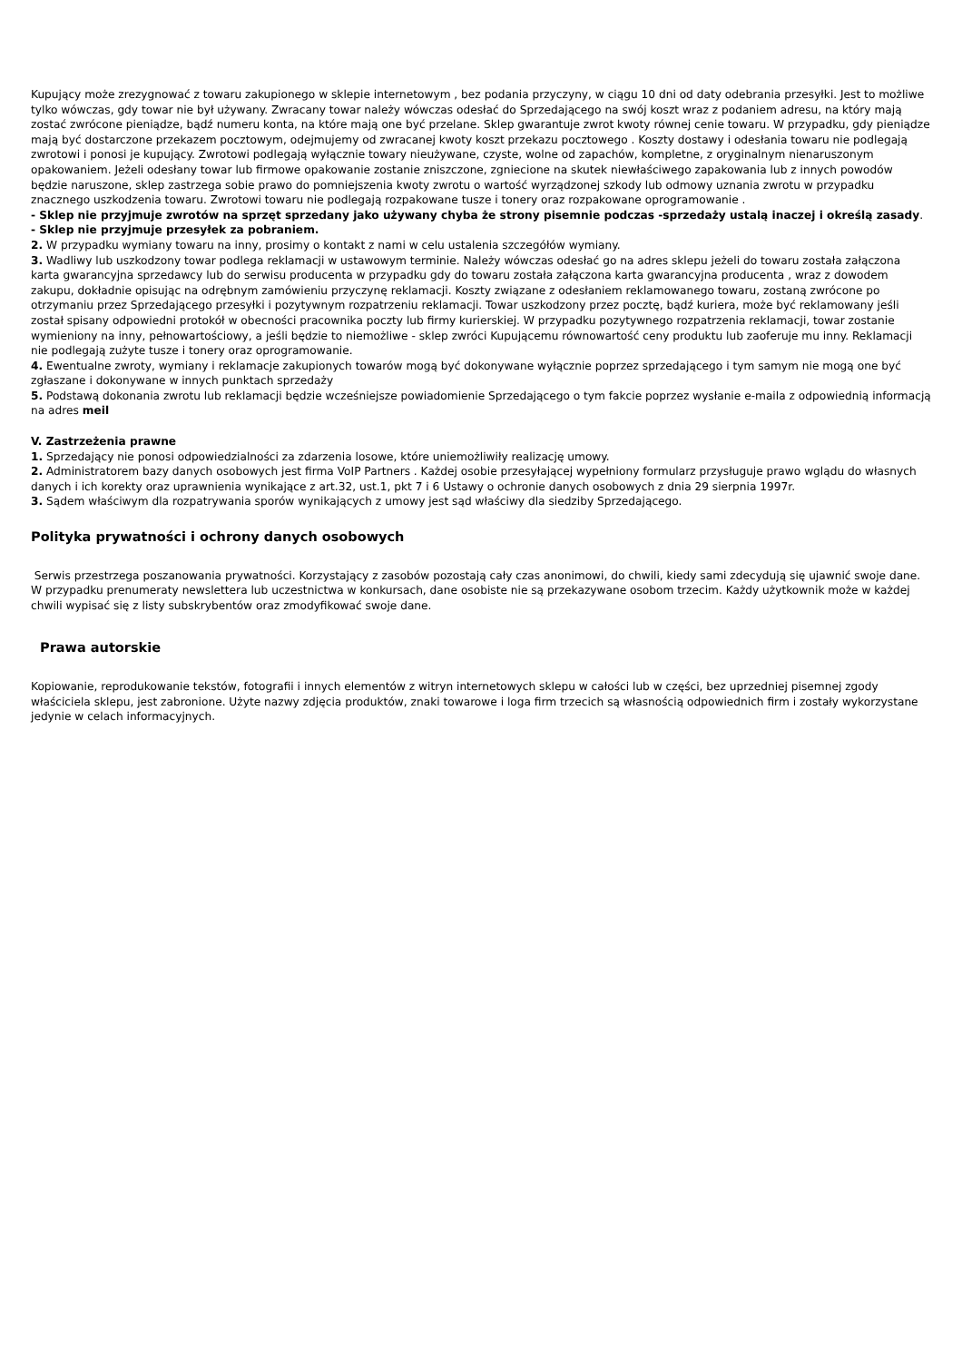Kupujący może zrezygnować z towaru zakupionego w sklepie internetowym , bez podania przyczyny, w ciągu 10 dni od daty odebrania przesyłki. Jest to możliwe tylko wówczas, gdy towar nie był używany. Zwracany towar należy wówczas odesłać do Sprzedającego na swój koszt wraz z podaniem adresu, na który mają zostać zwrócone pieniądze, bądź numeru konta, na które mają one być przelane. Sklep gwarantuje zwrot kwoty równej cenie towaru. W przypadku, gdy pieniądze mają być dostarczone przekazem pocztowym, odejmujemy od zwracanej kwoty koszt przekazu pocztowego . Koszty dostawy i odesłania towaru nie podlegają zwrotowi i ponosi je kupujący. Zwrotowi podlegają wyłącznie towary nieużywane, czyste, wolne od zapachów, kompletne, z oryginalnym nienaruszonym opakowaniem. Jeżeli odesłany towar lub firmowe opakowanie zostanie zniszczone, zgniecione na skutek niewłaściwego zapakowania lub z innych powodów będzie naruszone, sklep zastrzega sobie prawo do pomniejszenia kwoty zwrotu o wartość wyrządzonej szkody lub odmowy uznania zwrotu w przypadku znacznego uszkodzenia towaru. Zwrotowi towaru nie podlegają rozpakowane tusze i tonery oraz rozpakowane oprogramowanie .
- Sklep nie przyjmuje zwrotów na sprzęt sprzedany jako używany chyba że strony pisemnie podczas -sprzedaży ustalą inaczej i określą zasady.
- Sklep nie przyjmuje przesyłek za pobraniem.
2. W przypadku wymiany towaru na inny, prosimy o kontakt z nami w celu ustalenia szczegółów wymiany.
3. Wadliwy lub uszkodzony towar podlega reklamacji w ustawowym terminie. Należy wówczas odesłać go na adres sklepu jeżeli do towaru została załączona karta gwarancyjna sprzedawcy lub do serwisu producenta w przypadku gdy do towaru została załączona karta gwarancyjna producenta , wraz z dowodem zakupu, dokładnie opisując na odrębnym zamówieniu przyczynę reklamacji. Koszty związane z odesłaniem reklamowanego towaru, zostaną zwrócone po otrzymaniu przez Sprzedającego przesyłki i pozytywnym rozpatrzeniu reklamacji. Towar uszkodzony przez pocztę, bądź kuriera, może być reklamowany jeśli został spisany odpowiedni protokół w obecności pracownika poczty lub firmy kurierskiej. W przypadku pozytywnego rozpatrzenia reklamacji, towar zostanie wymieniony na inny, pełnowartościowy, a jeśli będzie to niemożliwe - sklep zwróci Kupującemu równowartość ceny produktu lub zaoferuje mu inny. Reklamacji nie podlegają zużyte tusze i tonery oraz oprogramowanie.
4. Ewentualne zwroty, wymiany i reklamacje zakupionych towarów mogą być dokonywane wyłącznie poprzez sprzedającego i tym samym nie mogą one być zgłaszane i dokonywane w innych punktach sprzedaży
5. Podstawą dokonania zwrotu lub reklamacji będzie wcześniejsze powiadomienie Sprzedającego o tym fakcie poprzez wysłanie e-maila z odpowiednią informacją na adres meil
V. Zastrzeżenia prawne
1. Sprzedający nie ponosi odpowiedzialności za zdarzenia losowe, które uniemożliwiły realizację umowy.
2. Administratorem bazy danych osobowych jest firma VoIP Partners . Każdej osobie przesyłającej wypełniony formularz przysługuje prawo wglądu do własnych danych i ich korekty oraz uprawnienia wynikające z art.32, ust.1, pkt 7 i 6 Ustawy o ochronie danych osobowych z dnia 29 sierpnia 1997r.
3. Sądem właściwym dla rozpatrywania sporów wynikających z umowy jest sąd właściwy dla siedziby Sprzedającego.
Polityka prywatności i ochrony danych osobowych
Serwis przestrzega poszanowania prywatności. Korzystający z zasobów pozostają cały czas anonimowi, do chwili, kiedy sami zdecydują się ujawnić swoje dane. W przypadku prenumeraty newslettera lub uczestnictwa w konkursach, dane osobiste nie są przekazywane osobom trzecim. Każdy użytkownik może w każdej chwili wypisać się z listy subskrybentów oraz zmodyfikować swoje dane.
Prawa autorskie
Kopiowanie, reprodukowanie tekstów, fotografii i innych elementów z witryn internetowych sklepu w całości lub w części, bez uprzedniej pisemnej zgody właściciela sklepu, jest zabronione. Użyte nazwy zdjęcia produktów, znaki towarowe i loga firm trzecich są własnością odpowiednich firm i zostały wykorzystane jedynie w celach informacyjnych.